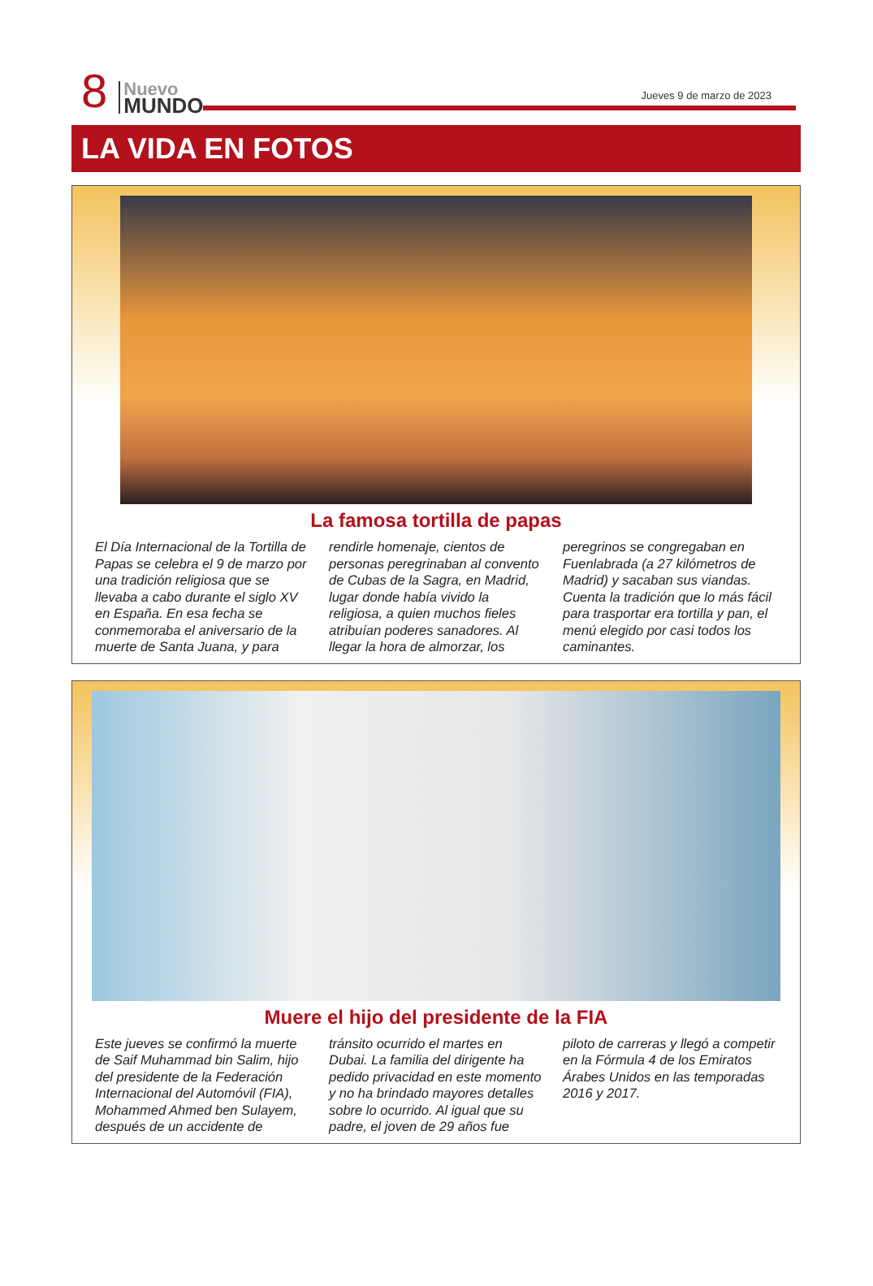8
Nuevo
MUNDO
Jueves 9 de marzo de 2023
LA VIDA EN FOTOS
La famosa tortilla de papas
El Día Internacional de la Tortilla de Papas se celebra el 9 de marzo por una tradición religiosa que se llevaba a cabo durante el siglo XV en España. En esa fecha se conmemoraba el aniversario de la muerte de Santa Juana, y para rendirle homenaje, cientos de personas peregrinaban al convento de Cubas de la Sagra, en Madrid, lugar donde había vivido la religiosa, a quien muchos fieles atribuían poderes sanadores. Al llegar la hora de almorzar, los peregrinos se congregaban en Fuenlabrada (a 27 kilómetros de Madrid) y sacaban sus viandas. Cuenta la tradición que lo más fácil para trasportar era tortilla y pan, el menú elegido por casi todos los caminantes.
Muere el hijo del presidente de la FIA
Este jueves se confirmó la muerte de Saif Muhammad bin Salim, hijo del presidente de la Federación Internacional del Automóvil (FIA), Mohammed Ahmed ben Sulayem, después de un accidente de tránsito ocurrido el martes en Dubai. La familia del dirigente ha pedido privacidad en este momento y no ha brindado mayores detalles sobre lo ocurrido. Al igual que su padre, el joven de 29 años fue piloto de carreras y llegó a competir en la Fórmula 4 de los Emiratos Árabes Unidos en las temporadas 2016 y 2017.